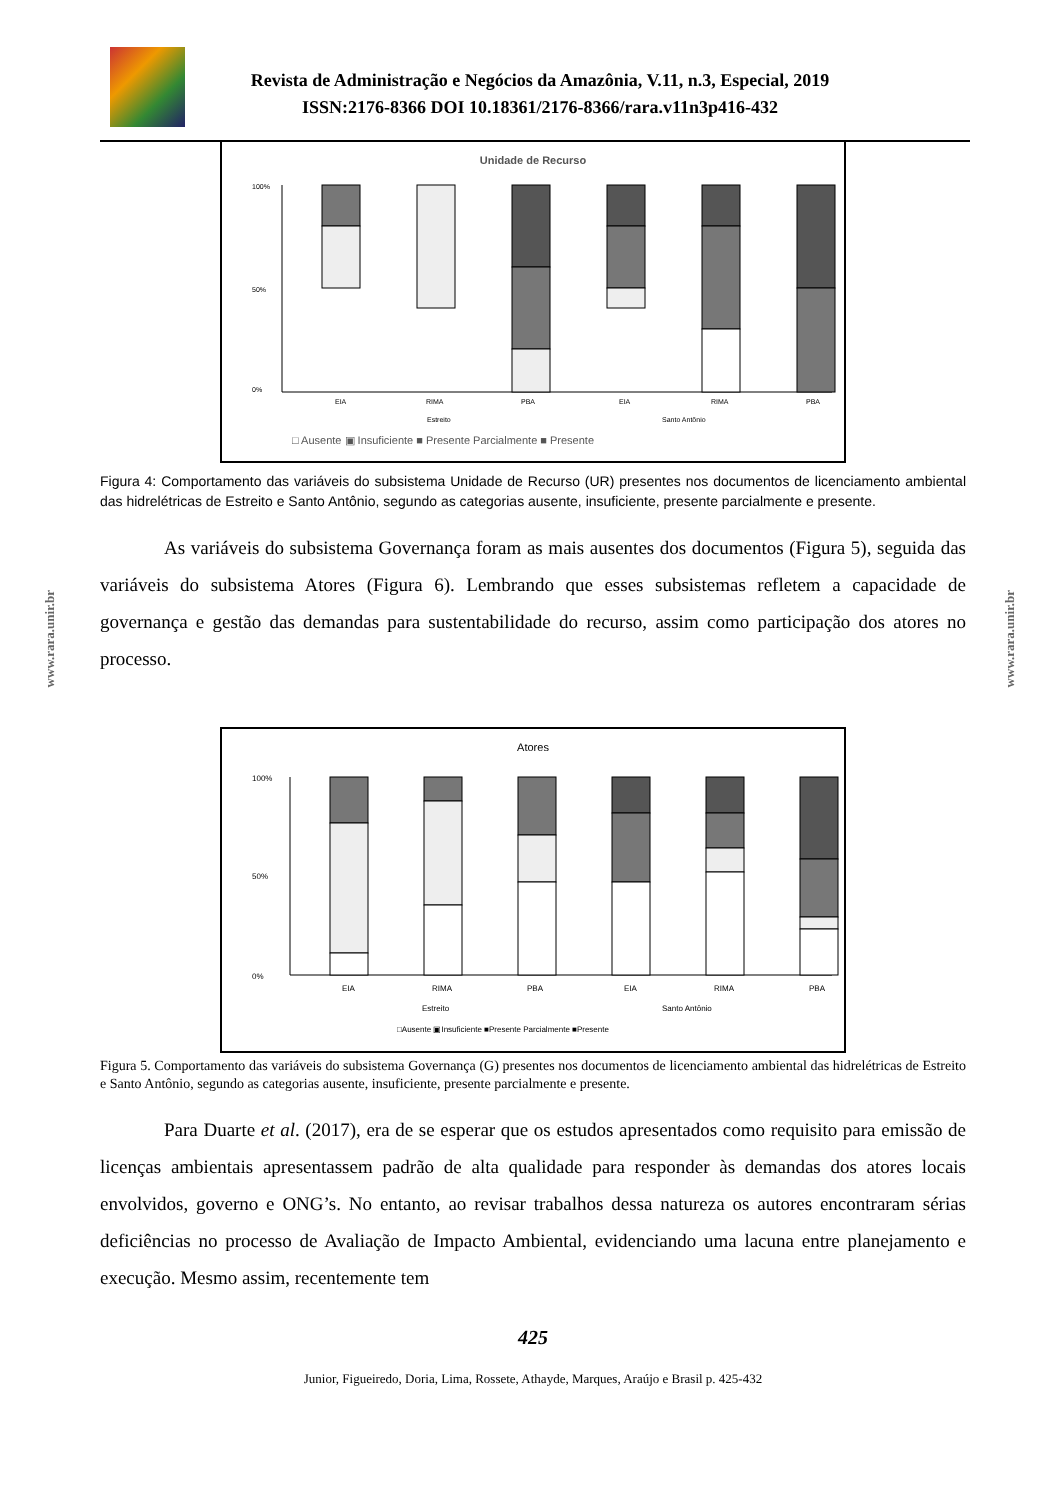Revista de Administração e Negócios da Amazônia, V.11, n.3, Especial, 2019
ISSN:2176-8366 DOI 10.18361/2176-8366/rara.v11n3p416-432
www.rara.unir.br
www.rara.unir.br
Unidade de Recurso
100%
0%
50%
EIA
RIMA
PBA
EIA
RIMA
PBA
Estreito
Santo Antônio
□ Ausente ▣ Insuficiente ■ Presente Parcialmente ■ Presente
Figura 4: Comportamento das variáveis do subsistema Unidade de Recurso (UR) presentes nos documentos de licenciamento ambiental das hidrelétricas de Estreito e Santo Antônio, segundo as categorias ausente, insuficiente, presente parcialmente e presente.
As variáveis do subsistema Governança foram as mais ausentes dos documentos (Figura 5), seguida das variáveis do subsistema Atores (Figura 6). Lembrando que esses subsistemas refletem a capacidade de governança e gestão das demandas para sustentabilidade do recurso, assim como participação dos atores no processo.
Atores
100%
0%
50%
EIA
RIMA
PBA
EIA
RIMA
PBA
Estreito
Santo Antônio
□Ausente ▣Insuficiente ■Presente Parcialmente ■Presente
Figura 5. Comportamento das variáveis do subsistema Governança (G) presentes nos documentos de licenciamento ambiental das hidrelétricas de Estreito e Santo Antônio, segundo as categorias ausente, insuficiente, presente parcialmente e presente.
Para Duarte et al. (2017), era de se esperar que os estudos apresentados como requisito para emissão de licenças ambientais apresentassem padrão de alta qualidade para responder às demandas dos atores locais envolvidos, governo e ONG’s. No entanto, ao revisar trabalhos dessa natureza os autores encontraram sérias deficiências no processo de Avaliação de Impacto Ambiental, evidenciando uma lacuna entre planejamento e execução. Mesmo assim, recentemente tem
425
Junior, Figueiredo, Doria, Lima, Rossete, Athayde, Marques, Araújo e Brasil p. 425-432